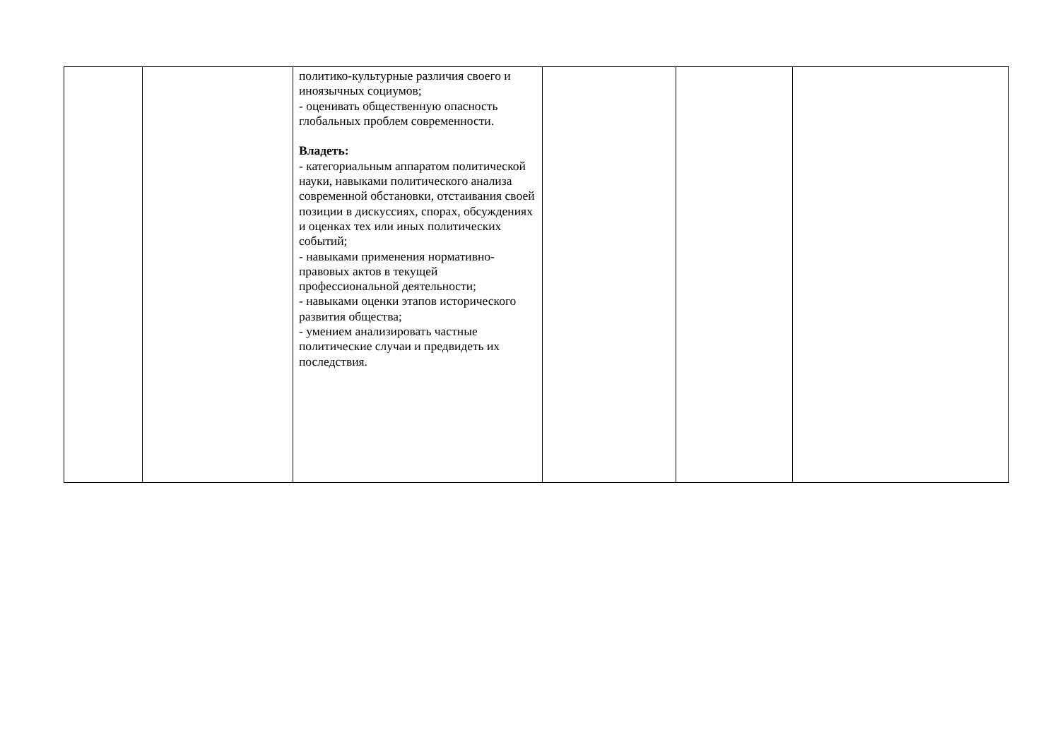| | | политико-культурные различия своего и иноязычных социумов; - оценивать общественную опасность глобальных проблем современности. Владеть: - категориальным аппаратом политической науки, навыками политического анализа современной обстановки, отстаивания своей позиции в дискуссиях, спорах, обсуждениях и оценках тех или иных политических событий; - навыками применения нормативно-правовых актов в текущей профессиональной деятельности; - навыками оценки этапов исторического развития общества; - умением анализировать частные политические случаи и предвидеть их последствия. | | | |